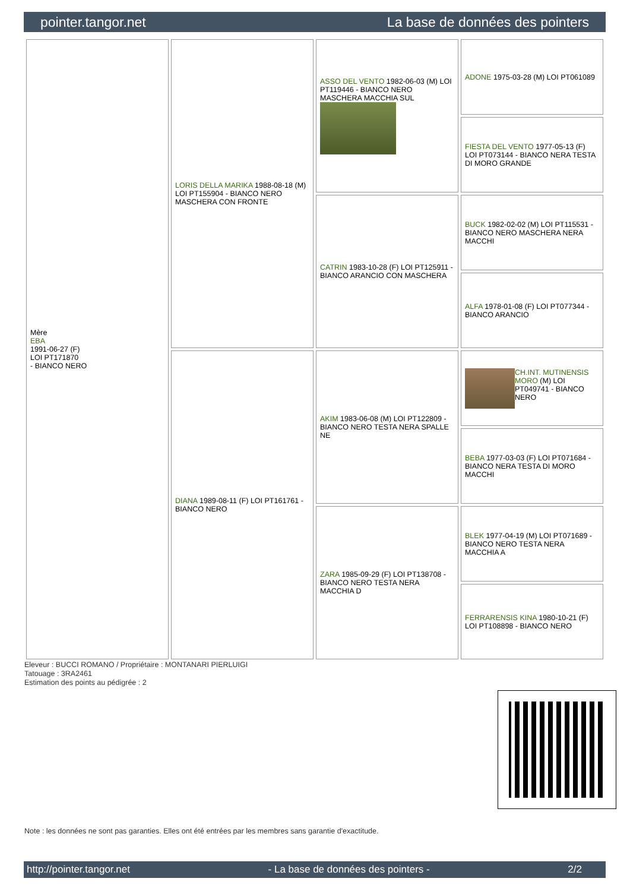pointer.tangor.net La base de données des pointers
| Mère EBA 1991-06-27 (F) LOI PT171870 - BIANCO NERO | LORIS DELLA MARIKA 1988-08-18 (M) LOI PT155904 - BIANCO NERO MASCHERA CON FRONTE | ASSO DEL VENTO 1982-06-03 (M) LOI PT119446 - BIANCO NERO MASCHERA MACCHIA SUL | ADONE 1975-03-28 (M) LOI PT061089 |
| | | | FIESTA DEL VENTO 1977-05-13 (F) LOI PT073144 - BIANCO NERA TESTA DI MORO GRANDE |
| | | CATRIN 1983-10-28 (F) LOI PT125911 - BIANCO ARANCIO CON MASCHERA | BUCK 1982-02-02 (M) LOI PT115531 - BIANCO NERO MASCHERA NERA MACCHI |
| | | | ALFA 1978-01-08 (F) LOI PT077344 - BIANCO ARANCIO |
| | DIANA 1989-08-11 (F) LOI PT161761 - BIANCO NERO | AKIM 1983-06-08 (M) LOI PT122809 - BIANCO NERO TESTA NERA SPALLE NE | CH.INT. MUTINENSIS MORO (M) LOI PT049741 - BIANCO NERO |
| | | | BEBA 1977-03-03 (F) LOI PT071684 - BIANCO NERA TESTA DI MORO MACCHI |
| | | ZARA 1985-09-29 (F) LOI PT138708 - BIANCO NERO TESTA NERA MACCHIA D | BLEK 1977-04-19 (M) LOI PT071689 - BIANCO NERO TESTA NERA MACCHIA A |
| | | | FERRARENSIS KINA 1980-10-21 (F) LOI PT108898 - BIANCO NERO |
Eleveur : BUCCI ROMANO / Propriétaire : MONTANARI PIERLUIGI
Tatouage : 3RA2461
Estimation des points au pédigrée : 2
Note : les données ne sont pas garanties. Elles ont été entrées par les membres sans garantie d'exactitude.
http://pointer.tangor.net - La base de données des pointers - 2/2